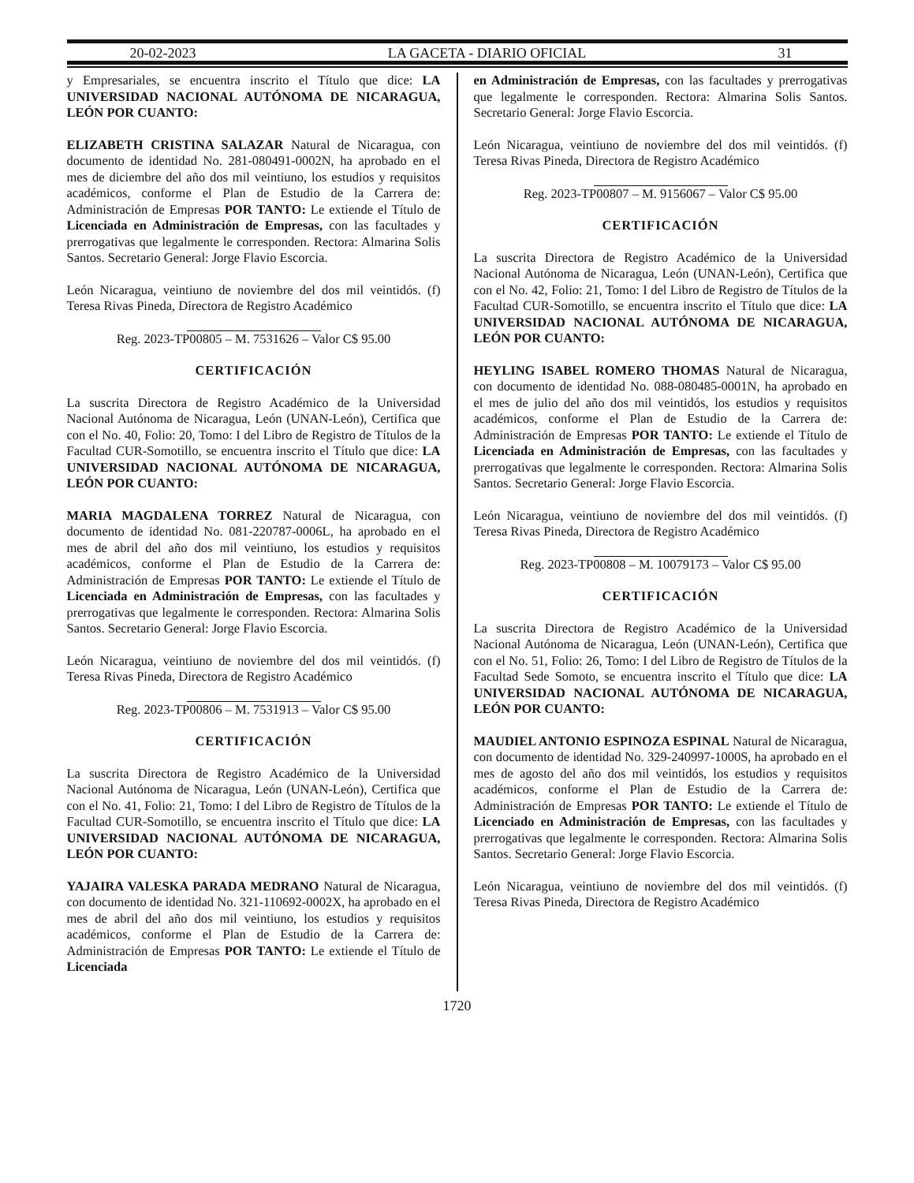20-02-2023 LA GACETA - DIARIO OFICIAL 31
y Empresariales, se encuentra inscrito el Título que dice: LA UNIVERSIDAD NACIONAL AUTÓNOMA DE NICARAGUA, LEÓN POR CUANTO:
ELIZABETH CRISTINA SALAZAR Natural de Nicaragua, con documento de identidad No. 281-080491-0002N, ha aprobado en el mes de diciembre del año dos mil veintiuno, los estudios y requisitos académicos, conforme el Plan de Estudio de la Carrera de: Administración de Empresas POR TANTO: Le extiende el Título de Licenciada en Administración de Empresas, con las facultades y prerrogativas que legalmente le corresponden. Rectora: Almarina Solis Santos. Secretario General: Jorge Flavio Escorcia.
León Nicaragua, veintiuno de noviembre del dos mil veintidós. (f) Teresa Rivas Pineda, Directora de Registro Académico
Reg. 2023-TP00805 – M. 7531626 – Valor C$ 95.00
CERTIFICACIÓN
La suscrita Directora de Registro Académico de la Universidad Nacional Autónoma de Nicaragua, León (UNAN-León), Certifica que con el No. 40, Folio: 20, Tomo: I del Libro de Registro de Títulos de la Facultad CUR-Somotillo, se encuentra inscrito el Título que dice: LA UNIVERSIDAD NACIONAL AUTÓNOMA DE NICARAGUA, LEÓN POR CUANTO:
MARIA MAGDALENA TORREZ Natural de Nicaragua, con documento de identidad No. 081-220787-0006L, ha aprobado en el mes de abril del año dos mil veintiuno, los estudios y requisitos académicos, conforme el Plan de Estudio de la Carrera de: Administración de Empresas POR TANTO: Le extiende el Título de Licenciada en Administración de Empresas, con las facultades y prerrogativas que legalmente le corresponden. Rectora: Almarina Solis Santos. Secretario General: Jorge Flavio Escorcia.
León Nicaragua, veintiuno de noviembre del dos mil veintidós. (f) Teresa Rivas Pineda, Directora de Registro Académico
Reg. 2023-TP00806 – M. 7531913 – Valor C$ 95.00
CERTIFICACIÓN
La suscrita Directora de Registro Académico de la Universidad Nacional Autónoma de Nicaragua, León (UNAN-León), Certifica que con el No. 41, Folio: 21, Tomo: I del Libro de Registro de Títulos de la Facultad CUR-Somotillo, se encuentra inscrito el Título que dice: LA UNIVERSIDAD NACIONAL AUTÓNOMA DE NICARAGUA, LEÓN POR CUANTO:
YAJAIRA VALESKA PARADA MEDRANO Natural de Nicaragua, con documento de identidad No. 321-110692-0002X, ha aprobado en el mes de abril del año dos mil veintiuno, los estudios y requisitos académicos, conforme el Plan de Estudio de la Carrera de: Administración de Empresas POR TANTO: Le extiende el Título de Licenciada
en Administración de Empresas, con las facultades y prerrogativas que legalmente le corresponden. Rectora: Almarina Solis Santos. Secretario General: Jorge Flavio Escorcia.
León Nicaragua, veintiuno de noviembre del dos mil veintidós. (f) Teresa Rivas Pineda, Directora de Registro Académico
Reg. 2023-TP00807 – M. 9156067 – Valor C$ 95.00
CERTIFICACIÓN
La suscrita Directora de Registro Académico de la Universidad Nacional Autónoma de Nicaragua, León (UNAN-León), Certifica que con el No. 42, Folio: 21, Tomo: I del Libro de Registro de Títulos de la Facultad CUR-Somotillo, se encuentra inscrito el Título que dice: LA UNIVERSIDAD NACIONAL AUTÓNOMA DE NICARAGUA, LEÓN POR CUANTO:
HEYLING ISABEL ROMERO THOMAS Natural de Nicaragua, con documento de identidad No. 088-080485-0001N, ha aprobado en el mes de julio del año dos mil veintidós, los estudios y requisitos académicos, conforme el Plan de Estudio de la Carrera de: Administración de Empresas POR TANTO: Le extiende el Título de Licenciada en Administración de Empresas, con las facultades y prerrogativas que legalmente le corresponden. Rectora: Almarina Solis Santos. Secretario General: Jorge Flavio Escorcia.
León Nicaragua, veintiuno de noviembre del dos mil veintidós. (f) Teresa Rivas Pineda, Directora de Registro Académico
Reg. 2023-TP00808 – M. 10079173 – Valor C$ 95.00
CERTIFICACIÓN
La suscrita Directora de Registro Académico de la Universidad Nacional Autónoma de Nicaragua, León (UNAN-León), Certifica que con el No. 51, Folio: 26, Tomo: I del Libro de Registro de Títulos de la Facultad Sede Somoto, se encuentra inscrito el Título que dice: LA UNIVERSIDAD NACIONAL AUTÓNOMA DE NICARAGUA, LEÓN POR CUANTO:
MAUDIEL ANTONIO ESPINOZA ESPINAL Natural de Nicaragua, con documento de identidad No. 329-240997-1000S, ha aprobado en el mes de agosto del año dos mil veintidós, los estudios y requisitos académicos, conforme el Plan de Estudio de la Carrera de: Administración de Empresas POR TANTO: Le extiende el Título de Licenciado en Administración de Empresas, con las facultades y prerrogativas que legalmente le corresponden. Rectora: Almarina Solis Santos. Secretario General: Jorge Flavio Escorcia.
León Nicaragua, veintiuno de noviembre del dos mil veintidós. (f) Teresa Rivas Pineda, Directora de Registro Académico
1720